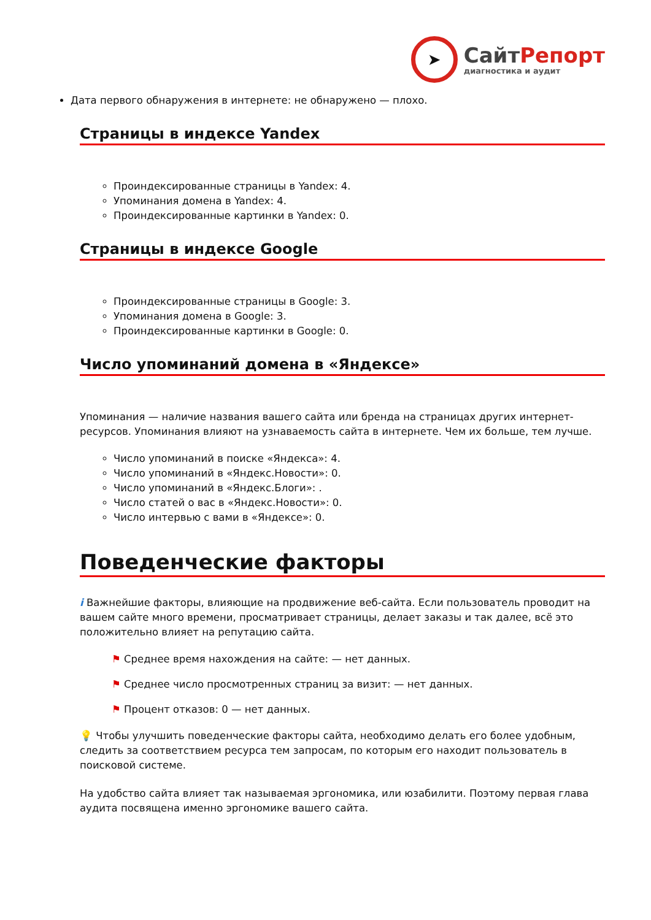➤
СайтРепорт
диагностика и аудит
Дата первого обнаружения в интернете: не обнаружено — плохо.
Страницы в индексе Yandex
Проиндексированные страницы в Yandex: 4.
Упоминания домена в Yandex: 4.
Проиндексированные картинки в Yandex: 0.
Страницы в индексе Google
Проиндексированные страницы в Google: 3.
Упоминания домена в Google: 3.
Проиндексированные картинки в Google: 0.
Число упоминаний домена в «Яндексе»
Упоминания — наличие названия вашего сайта или бренда на страницах других интернет-ресурсов. Упоминания влияют на узнаваемость сайта в интернете. Чем их больше, тем лучше.
Число упоминаний в поиске «Яндекса»: 4.
Число упоминаний в «Яндекс.Новости»: 0.
Число упоминаний в «Яндекс.Блоги»: .
Число статей о вас в «Яндекс.Новости»: 0.
Число интервью с вами в «Яндексе»: 0.
Поведенческие факторы
i Важнейшие факторы, влияющие на продвижение веб-сайта. Если пользователь проводит на вашем сайте много времени, просматривает страницы, делает заказы и так далее, всё это положительно влияет на репутацию сайта.
⚑ Среднее время нахождения на сайте: — нет данных.
⚑ Среднее число просмотренных страниц за визит: — нет данных.
⚑ Процент отказов: 0 — нет данных.
💡 Чтобы улучшить поведенческие факторы сайта, необходимо делать его более удобным, следить за соответствием ресурса тем запросам, по которым его находит пользователь в поисковой системе.
На удобство сайта влияет так называемая эргономика, или юзабилити. Поэтому первая глава аудита посвящена именно эргономике вашего сайта.